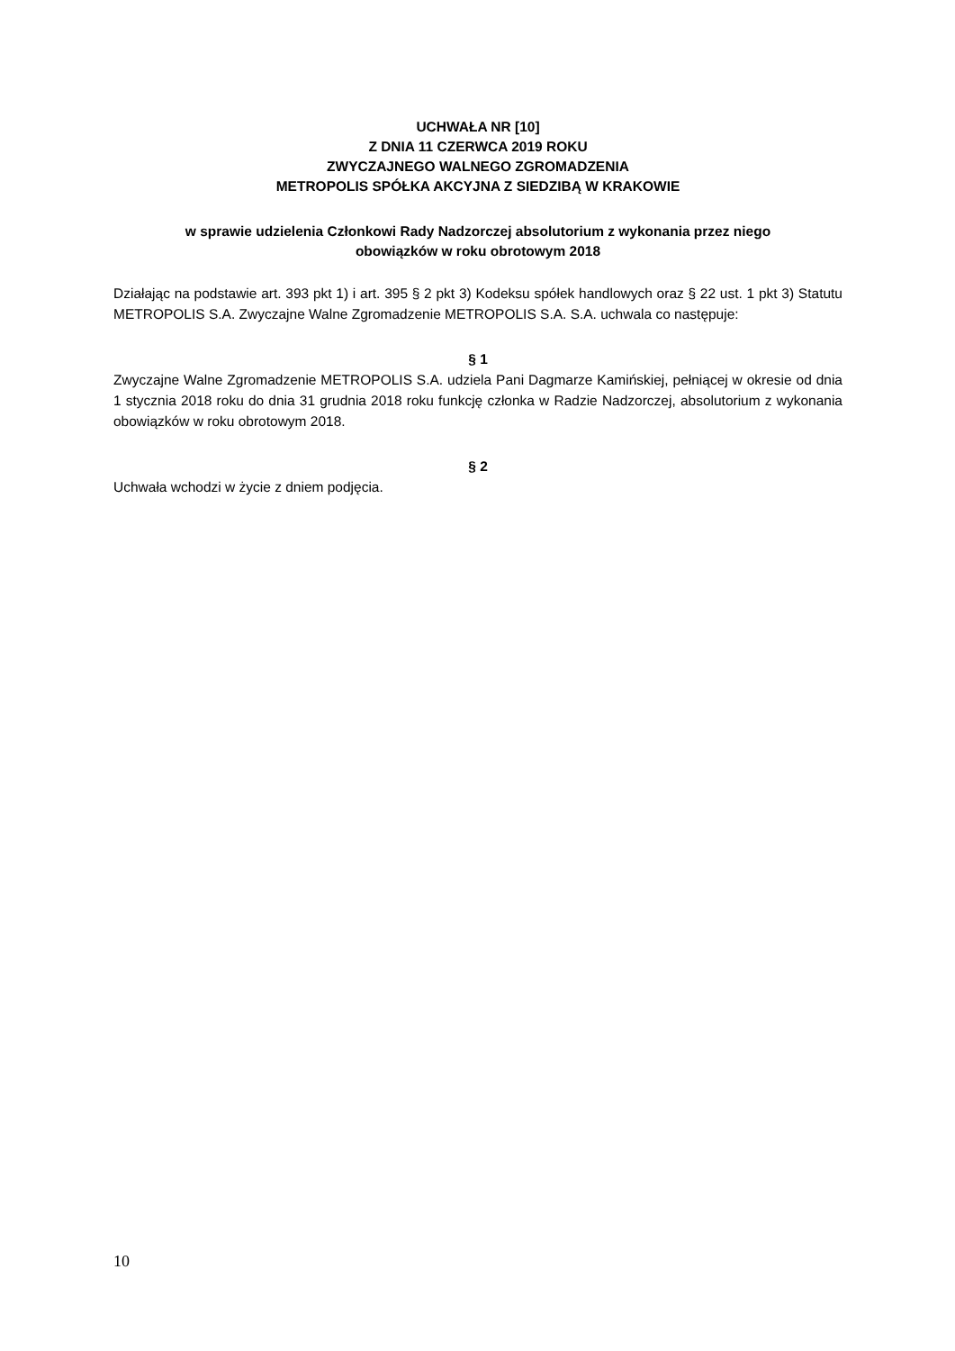UCHWAŁA NR [10]
Z DNIA 11 CZERWCA 2019 ROKU
ZWYCZAJNEGO WALNEGO ZGROMADZENIA
METROPOLIS SPÓŁKA AKCYJNA Z SIEDZIBĄ W KRAKOWIE
w sprawie udzielenia Członkowi Rady Nadzorczej absolutorium z wykonania przez niego
obowiązków w roku obrotowym 2018
Działając na podstawie art. 393 pkt 1) i art. 395 § 2 pkt 3) Kodeksu spółek handlowych oraz § 22 ust. 1 pkt 3) Statutu METROPOLIS S.A. Zwyczajne Walne Zgromadzenie METROPOLIS S.A. S.A. uchwala co następuje:
§ 1
Zwyczajne Walne Zgromadzenie METROPOLIS S.A. udziela Pani Dagmarze Kamińskiej, pełniącej w okresie od dnia 1 stycznia 2018 roku do dnia 31 grudnia 2018 roku funkcję członka w Radzie Nadzorczej, absolutorium z wykonania obowiązków w roku obrotowym 2018.
§ 2
Uchwała wchodzi w życie z dniem podjęcia.
10